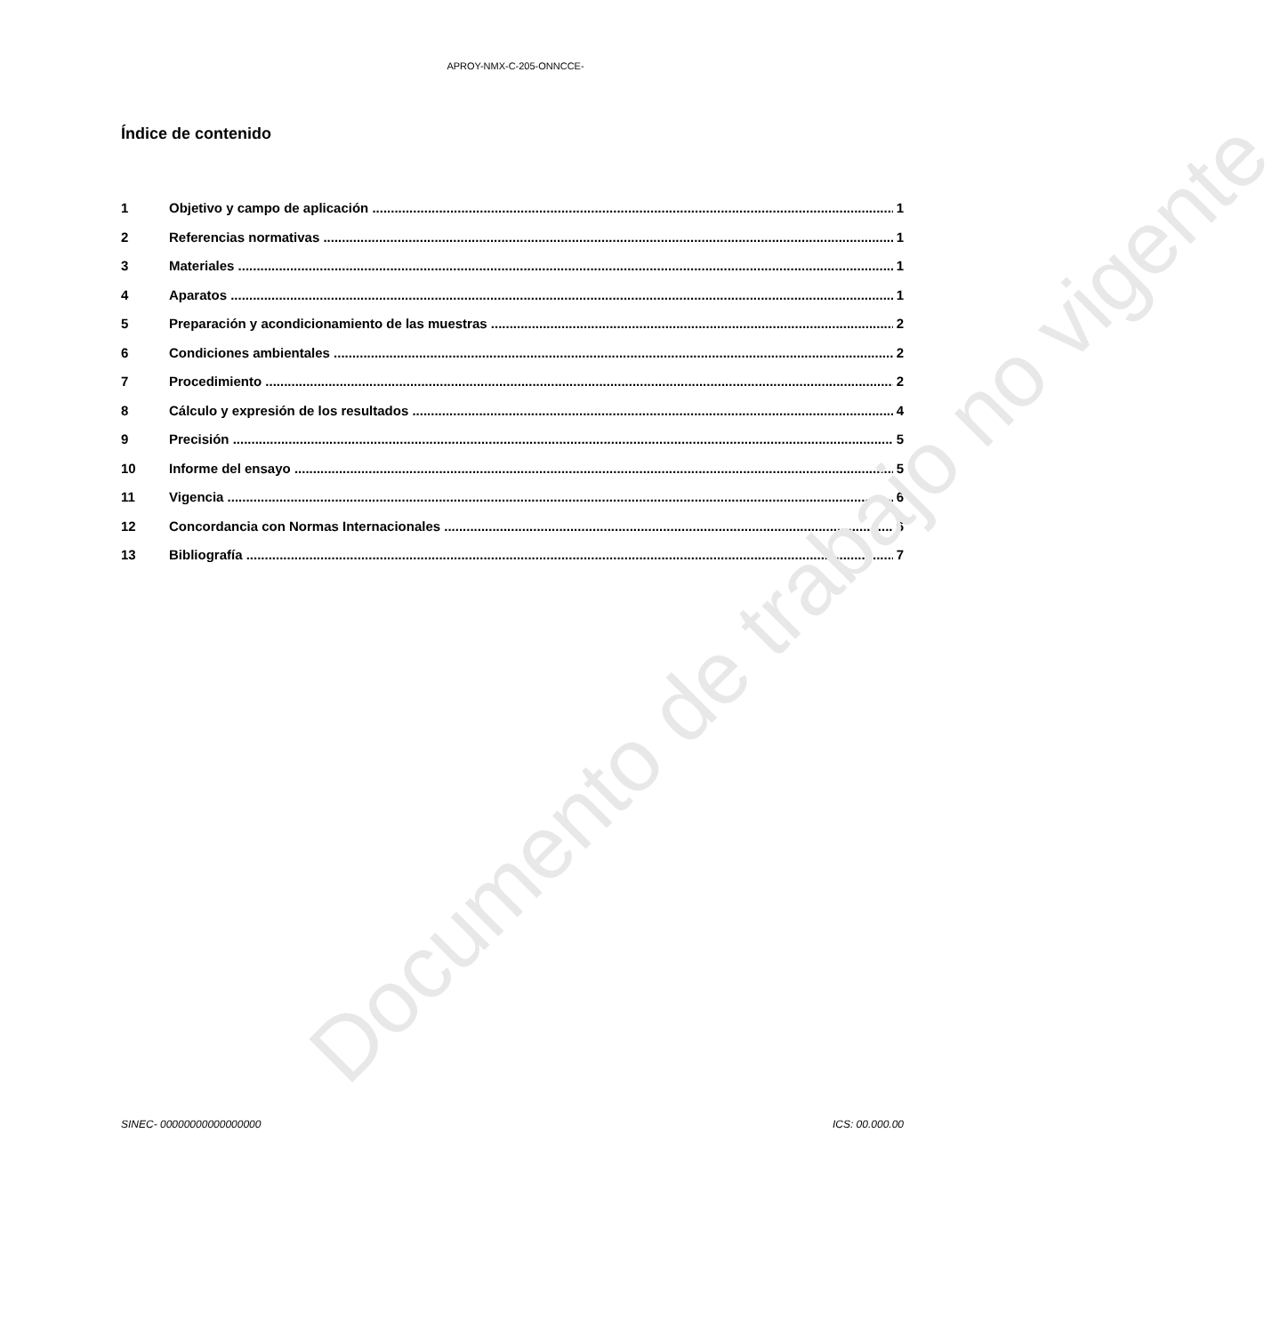APROY-NMX-C-205-ONNCCE-
Índice de contenido
1 Objetivo y campo de aplicación 1
2 Referencias normativas 1
3 Materiales 1
4 Aparatos 1
5 Preparación y acondicionamiento de las muestras 2
6 Condiciones ambientales 2
7 Procedimiento 2
8 Cálculo y expresión de los resultados 4
9 Precisión 5
10 Informe del ensayo 5
11 Vigencia 6
12 Concordancia con Normas Internacionales 6
13 Bibliografía 7
Documento de trabajo no vigente
SINEC- 00000000000000000 ICS: 00.000.00